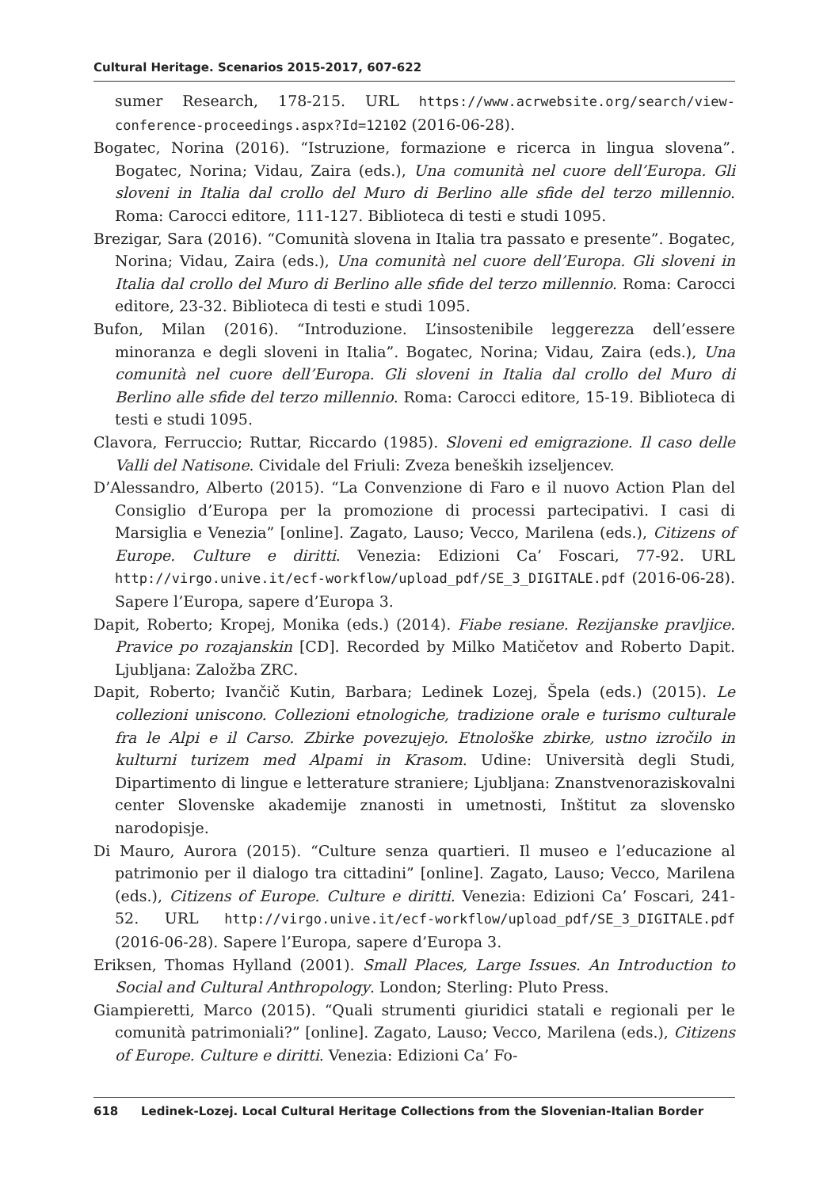Cultural Heritage. Scenarios 2015-2017, 607-622
sumer Research, 178-215. URL https://www.acrwebsite.org/search/view-conference-proceedings.aspx?Id=12102 (2016-06-28).
Bogatec, Norina (2016). “Istruzione, formazione e ricerca in lingua slovena”. Bogatec, Norina; Vidau, Zaira (eds.), Una comunità nel cuore dell’Europa. Gli sloveni in Italia dal crollo del Muro di Berlino alle sfide del terzo millennio. Roma: Carocci editore, 111-127. Biblioteca di testi e studi 1095.
Brezigar, Sara (2016). “Comunità slovena in Italia tra passato e presente”. Bogatec, Norina; Vidau, Zaira (eds.), Una comunità nel cuore dell’Europa. Gli sloveni in Italia dal crollo del Muro di Berlino alle sfide del terzo millennio. Roma: Carocci editore, 23-32. Biblioteca di testi e studi 1095.
Bufon, Milan (2016). “Introduzione. L’insostenibile leggerezza dell’essere minoranza e degli sloveni in Italia”. Bogatec, Norina; Vidau, Zaira (eds.), Una comunità nel cuore dell’Europa. Gli sloveni in Italia dal crollo del Muro di Berlino alle sfide del terzo millennio. Roma: Carocci editore, 15-19. Biblioteca di testi e studi 1095.
Clavora, Ferruccio; Ruttar, Riccardo (1985). Sloveni ed emigrazione. Il caso delle Valli del Natisone. Cividale del Friuli: Zveza beneških izseljencev.
D’Alessandro, Alberto (2015). “La Convenzione di Faro e il nuovo Action Plan del Consiglio d’Europa per la promozione di processi partecipativi. I casi di Marsiglia e Venezia” [online]. Zagato, Lauso; Vecco, Marilena (eds.), Citizens of Europe. Culture e diritti. Venezia: Edizioni Ca’ Foscari, 77-92. URL http://virgo.unive.it/ecf-workflow/upload_pdf/SE_3_DIGITALE.pdf (2016-06-28). Sapere l’Europa, sapere d’Europa 3.
Dapit, Roberto; Kropej, Monika (eds.) (2014). Fiabe resiane. Rezijanske pravljice. Pravice po rozajanskin [CD]. Recorded by Milko Matičetov and Roberto Dapit. Ljubljana: Založba ZRC.
Dapit, Roberto; Ivančič Kutin, Barbara; Ledinek Lozej, Špela (eds.) (2015). Le collezioni uniscono. Collezioni etnologiche, tradizione orale e turismo culturale fra le Alpi e il Carso. Zbirke povezujejo. Etnološke zbirke, ustno izročilo in kulturni turizem med Alpami in Krasom. Udine: Università degli Studi, Dipartimento di lingue e letterature straniere; Ljubljana: Znanstvenoraziskovalni center Slovenske akademije znanosti in umetnosti, Inštitut za slovensko narodopisje.
Di Mauro, Aurora (2015). “Culture senza quartieri. Il museo e l’educazione al patrimonio per il dialogo tra cittadini” [online]. Zagato, Lauso; Vecco, Marilena (eds.), Citizens of Europe. Culture e diritti. Venezia: Edizioni Ca’ Foscari, 241-52. URL http://virgo.unive.it/ecf-workflow/upload_pdf/SE_3_DIGITALE.pdf (2016-06-28). Sapere l’Europa, sapere d’Europa 3.
Eriksen, Thomas Hylland (2001). Small Places, Large Issues. An Introduction to Social and Cultural Anthropology. London; Sterling: Pluto Press.
Giampieretti, Marco (2015). “Quali strumenti giuridici statali e regionali per le comunità patrimoniali?” [online]. Zagato, Lauso; Vecco, Marilena (eds.), Citizens of Europe. Culture e diritti. Venezia: Edizioni Ca’ Fo-
618 Ledinek-Lozej. Local Cultural Heritage Collections from the Slovenian-Italian Border